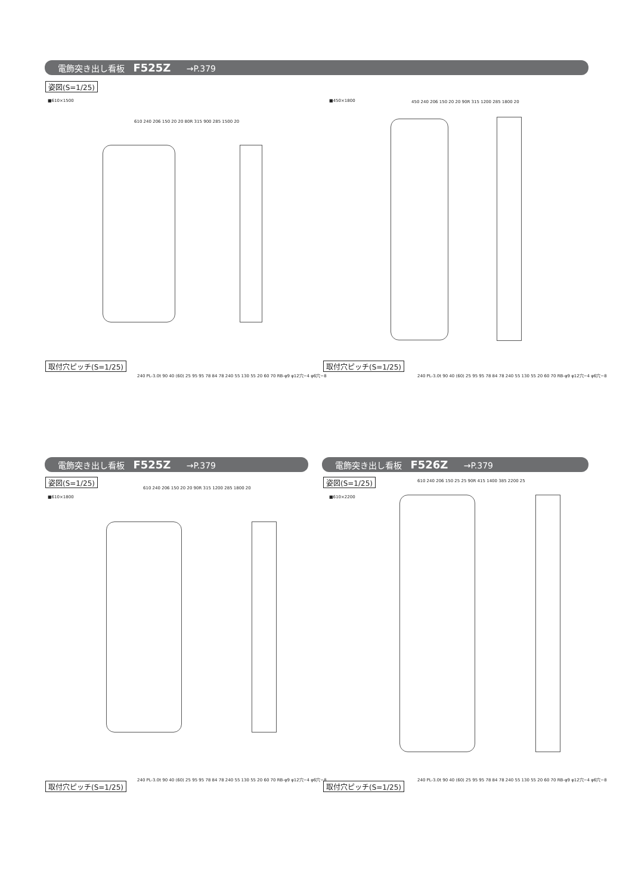電飾突き出し看板 F525Z →P.379
姿図(S=1/25)
■610×1500 ■450×1800
610 240 206 150 20 20 80R 315 900 285 1500 20
450 240 206 150 20 20 90R 315 1200 285 1800 20
取付穴ピッチ(S=1/25)
240 PL-3.0t 90 40 (60) 25 95 95 78 84 78 240 55 130 55 20 60 70 RB-φ9 φ12穴−4 φ6穴−8
取付穴ピッチ(S=1/25)
240 PL-3.0t 90 40 (60) 25 95 95 78 84 78 240 55 130 55 20 60 70 RB-φ9 φ12穴−4 φ6穴−8
電飾突き出し看板 F525Z →P.379 電飾突き出し看板 F526Z →P.379
姿図(S=1/25)
■610×1800
姿図(S=1/25)
■610×2200
610 240 206 150 20 20 90R 315 1200 285 1800 20
610 240 206 150 25 25 90R 415 1400 385 2200 25
取付穴ピッチ(S=1/25)
240 PL-3.0t 90 40 (60) 25 95 95 78 84 78 240 55 130 55 20 60 70 RB-φ9 φ12穴−4 φ6穴−8
取付穴ピッチ(S=1/25)
240 PL-3.0t 90 40 (60) 25 95 95 78 84 78 240 55 130 55 20 60 70 RB-φ9 φ12穴−4 φ6穴−8